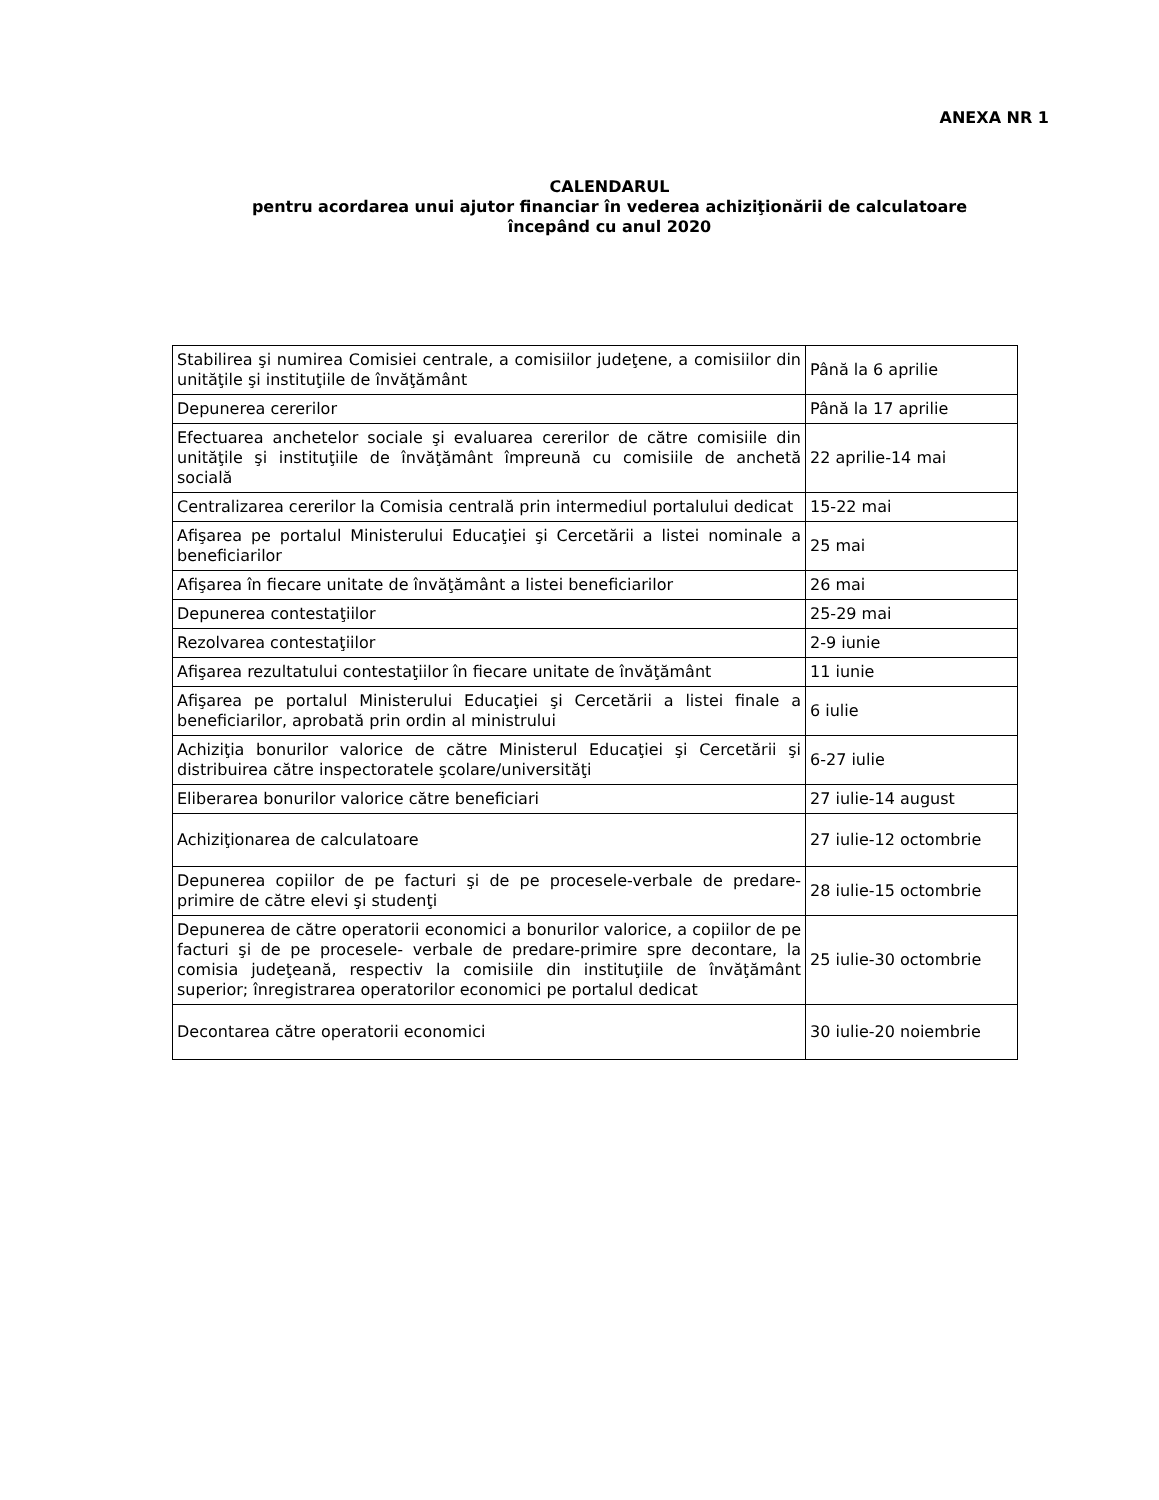ANEXA NR 1
CALENDARUL
pentru acordarea unui ajutor financiar în vederea achiziţionării de calculatoare
începând cu anul 2020
| Stabilirea şi numirea Comisiei centrale, a comisiilor judeţene, a comisiilor din unităţile şi instituţiile de învăţământ | Până la 6 aprilie |
| Depunerea cererilor | Până la 17 aprilie |
| Efectuarea anchetelor sociale şi evaluarea cererilor de către comisiile din unităţile şi instituţiile de învăţământ împreună cu comisiile de anchetă socială | 22 aprilie-14 mai |
| Centralizarea cererilor la Comisia centrală prin intermediul portalului dedicat | 15-22 mai |
| Afişarea pe portalul Ministerului Educaţiei şi Cercetării a listei nominale a beneficiarilor | 25 mai |
| Afişarea în fiecare unitate de învăţământ a listei beneficiarilor | 26 mai |
| Depunerea contestaţiilor | 25-29 mai |
| Rezolvarea contestaţiilor | 2-9 iunie |
| Afişarea rezultatului contestaţiilor în fiecare unitate de învăţământ | 11 iunie |
| Afişarea pe portalul Ministerului Educaţiei şi Cercetării a listei finale a beneficiarilor, aprobată prin ordin al ministrului | 6 iulie |
| Achiziţia bonurilor valorice de către Ministerul Educaţiei şi Cercetării şi distribuirea către inspectoratele şcolare/universităţi | 6-27 iulie |
| Eliberarea bonurilor valorice către beneficiari | 27 iulie-14 august |
| Achiziţionarea de calculatoare | 27 iulie-12 octombrie |
| Depunerea copiilor de pe facturi şi de pe procesele-verbale de predare-primire de către elevi şi studenţi | 28 iulie-15 octombrie |
| Depunerea de către operatorii economici a bonurilor valorice, a copiilor de pe facturi şi de pe procesele- verbale de predare-primire spre decontare, la comisia judeţeană, respectiv la comisiile din instituţiile de învăţământ superior; înregistrarea operatorilor economici pe portalul dedicat | 25 iulie-30 octombrie |
| Decontarea către operatorii economici | 30 iulie-20 noiembrie |